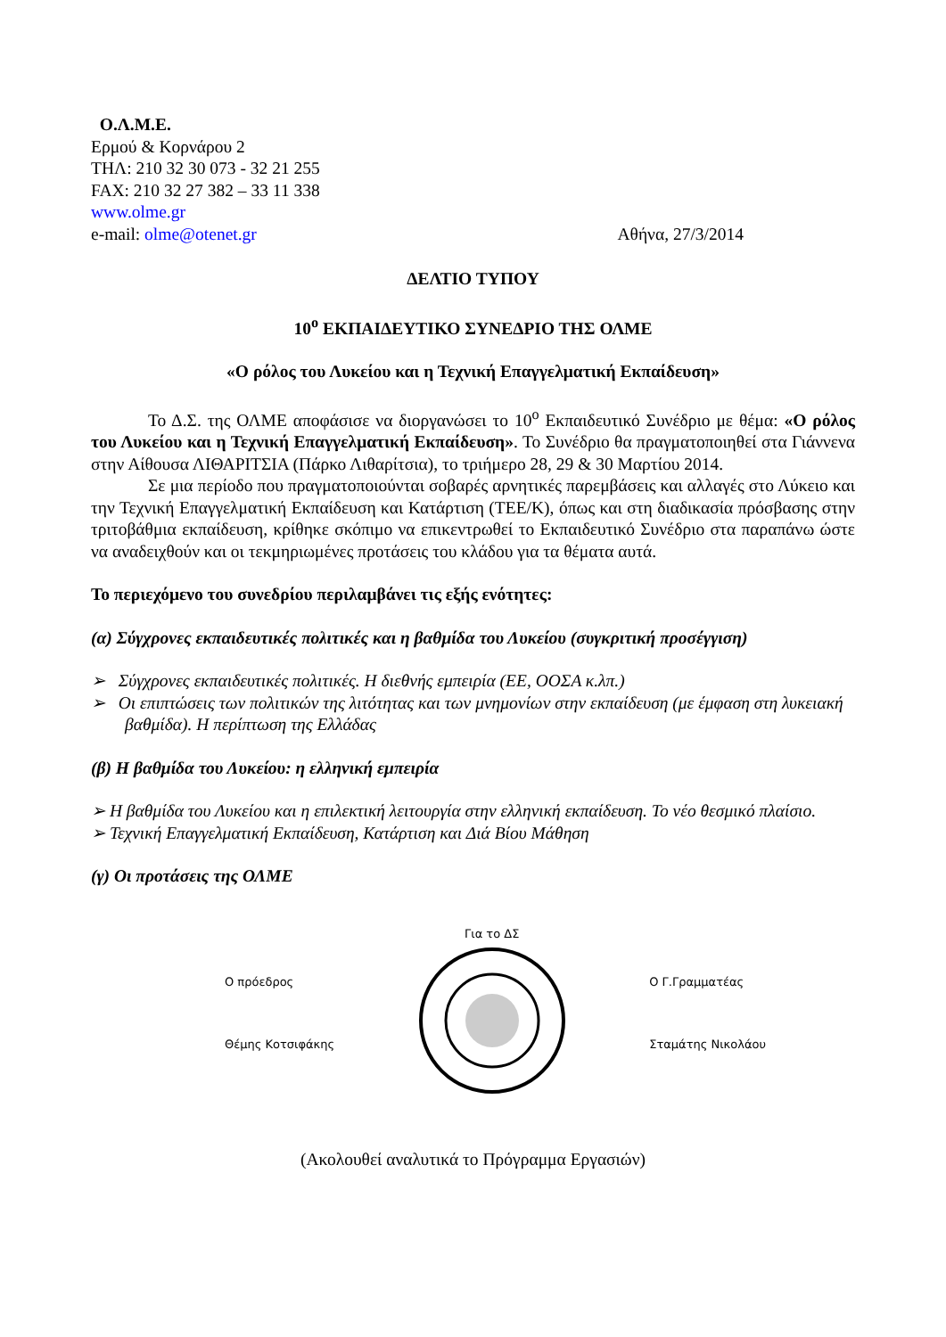Ο.Λ.Μ.Ε.
Ερμού & Κορνάρου 2
ΤΗΛ: 210 32 30 073 - 32 21 255
FAX: 210 32 27 382 – 33 11 338
www.olme.gr
e-mail: olme@otenet.gr Αθήνα, 27/3/2014
ΔΕΛΤΙΟ ΤΥΠΟΥ
10<sup>ο</sup> ΕΚΠΑΙΔΕΥΤΙΚΟ ΣΥΝΕΔΡΙΟ ΤΗΣ ΟΛΜΕ
«Ο ρόλος του Λυκείου και η Τεχνική Επαγγελματική Εκπαίδευση»
Το Δ.Σ. της ΟΛΜΕ αποφάσισε να διοργανώσει το 10<sup>ο</sup> Εκπαιδευτικό Συνέδριο με θέμα: «Ο ρόλος του Λυκείου και η Τεχνική Επαγγελματική Εκπαίδευση». Το Συνέδριο θα πραγματοποιηθεί στα Γιάννενα στην Αίθουσα ΛΙΘΑΡΙΤΣΙΑ (Πάρκο Λιθαρίτσια), το τριήμερο 28, 29 & 30 Μαρτίου 2014.
Σε μια περίοδο που πραγματοποιούνται σοβαρές αρνητικές παρεμβάσεις και αλλαγές στο Λύκειο και την Τεχνική Επαγγελματική Εκπαίδευση και Κατάρτιση (ΤΕΕ/Κ), όπως και στη διαδικασία πρόσβασης στην τριτοβάθμια εκπαίδευση, κρίθηκε σκόπιμο να επικεντρωθεί το Εκπαιδευτικό Συνέδριο στα παραπάνω ώστε να αναδειχθούν και οι τεκμηριωμένες προτάσεις του κλάδου για τα θέματα αυτά.
Το περιεχόμενο του συνεδρίου περιλαμβάνει τις εξής ενότητες:
(α) Σύγχρονες εκπαιδευτικές πολιτικές και η βαθμίδα του Λυκείου (συγκριτική προσέγγιση)
➢ Σύγχρονες εκπαιδευτικές πολιτικές. Η διεθνής εμπειρία (ΕΕ, ΟΟΣΑ κ.λπ.)
➢ Οι επιπτώσεις των πολιτικών της λιτότητας και των μνημονίων στην εκπαίδευση (με έμφαση στη λυκειακή βαθμίδα). Η περίπτωση της Ελλάδας
(β) Η βαθμίδα του Λυκείου: η ελληνική εμπειρία
➢ Η βαθμίδα του Λυκείου και η επιλεκτική λειτουργία στην ελληνική εκπαίδευση. Το νέο θεσμικό πλαίσιο.
➢ Τεχνική Επαγγελματική Εκπαίδευση, Κατάρτιση και Διά Βίου Μάθηση
(γ) Οι προτάσεις της ΟΛΜΕ
Ο πρόεδρος
Θέμης Κοτσιφάκης
Για το ΔΣ
Ο Γ.Γραμματέας
Σταμάτης Νικολάου
(Ακολουθεί αναλυτικά το Πρόγραμμα Εργασιών)